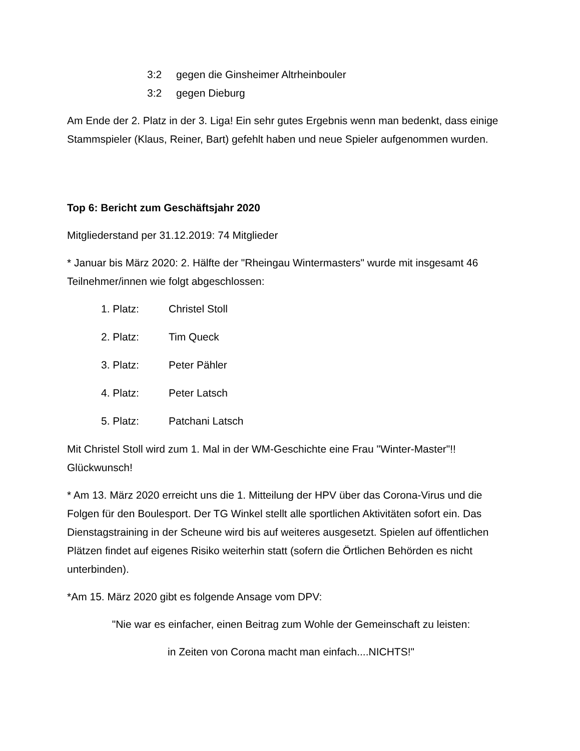3:2 gegen die Ginsheimer Altrheinbouler
3:2 gegen Dieburg
Am Ende der 2. Platz in der 3. Liga! Ein sehr gutes Ergebnis wenn man bedenkt, dass einige Stammspieler (Klaus, Reiner, Bart) gefehlt haben und neue Spieler aufgenommen wurden.
Top 6: Bericht zum Geschäftsjahr 2020
Mitgliederstand per 31.12.2019: 74 Mitglieder
* Januar bis März 2020: 2. Hälfte der "Rheingau Wintermasters" wurde mit insgesamt 46 Teilnehmer/innen wie folgt abgeschlossen:
1. Platz: Christel Stoll
2. Platz: Tim Queck
3. Platz: Peter Pähler
4. Platz: Peter Latsch
5. Platz: Patchani Latsch
Mit Christel Stoll wird zum 1. Mal in der WM-Geschichte eine Frau "Winter-Master"!! Glückwunsch!
* Am 13. März 2020 erreicht uns die 1. Mitteilung der HPV über das Corona-Virus und die Folgen für den Boulesport. Der TG Winkel stellt alle sportlichen Aktivitäten sofort ein. Das Dienstagstraining in der Scheune wird bis auf weiteres ausgesetzt. Spielen auf öffentlichen Plätzen findet auf eigenes Risiko weiterhin statt (sofern die Örtlichen Behörden es nicht unterbinden).
*Am 15. März 2020 gibt es folgende Ansage vom DPV:
"Nie war es einfacher, einen Beitrag zum Wohle der Gemeinschaft zu leisten:
in Zeiten von Corona macht man einfach....NICHTS!"